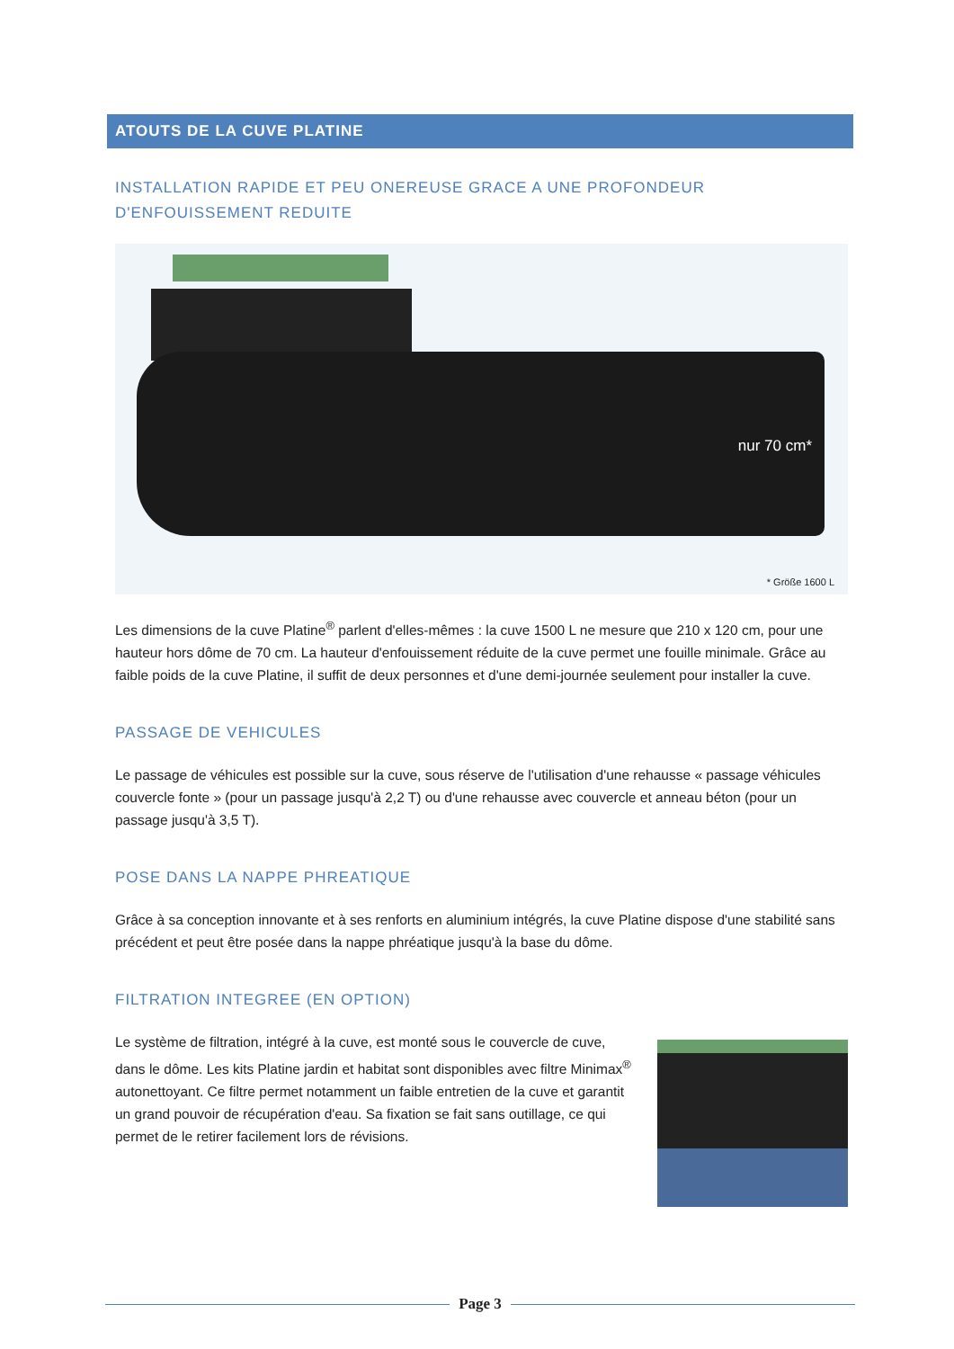ATOUTS DE LA CUVE PLATINE
INSTALLATION RAPIDE ET PEU ONEREUSE GRACE A UNE PROFONDEUR D'ENFOUISSEMENT REDUITE
nur 70 cm*
* Größe 1600 L
Les dimensions de la cuve Platine<sup>®</sup> parlent d'elles-mêmes : la cuve 1500 L ne mesure que 210 x 120 cm, pour une hauteur hors dôme de 70 cm. La hauteur d'enfouissement réduite de la cuve permet une fouille minimale. Grâce au faible poids de la cuve Platine, il suffit de deux personnes et d'une demi-journée seulement pour installer la cuve.
PASSAGE DE VEHICULES
Le passage de véhicules est possible sur la cuve, sous réserve de l'utilisation d'une rehausse « passage véhicules couvercle fonte » (pour un passage jusqu'à 2,2 T) ou d'une rehausse avec couvercle et anneau béton (pour un passage jusqu'à 3,5 T).
POSE DANS LA NAPPE PHREATIQUE
Grâce à sa conception innovante et à ses renforts en aluminium intégrés, la cuve Platine dispose d'une stabilité sans précédent et peut être posée dans la nappe phréatique jusqu'à la base du dôme.
FILTRATION INTEGREE (EN OPTION)
Le système de filtration, intégré à la cuve, est monté sous le couvercle de cuve, dans le dôme. Les kits Platine jardin et habitat sont disponibles avec filtre Minimax<sup>®</sup> autonettoyant. Ce filtre permet notamment un faible entretien de la cuve et garantit un grand pouvoir de récupération d'eau. Sa fixation se fait sans outillage, ce qui permet de le retirer facilement lors de révisions.
Page 3